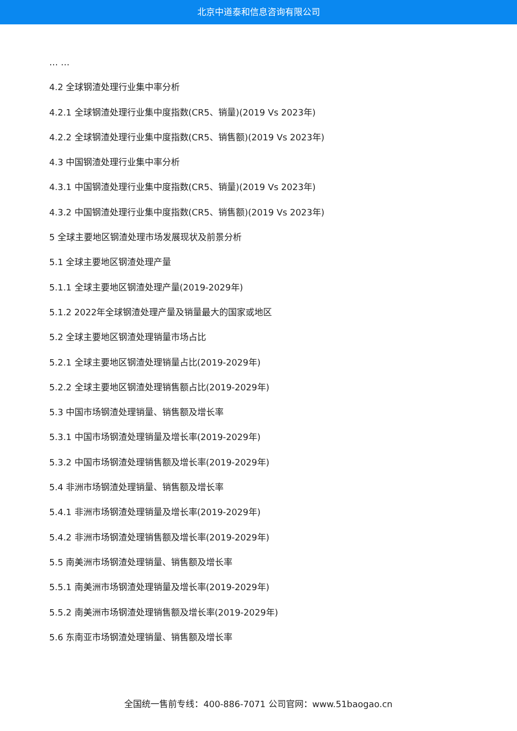北京中道泰和信息咨询有限公司
… …
4.2 全球钢渣处理行业集中率分析
4.2.1 全球钢渣处理行业集中度指数(CR5、销量)(2019 Vs 2023年)
4.2.2 全球钢渣处理行业集中度指数(CR5、销售额)(2019 Vs 2023年)
4.3 中国钢渣处理行业集中率分析
4.3.1 中国钢渣处理行业集中度指数(CR5、销量)(2019 Vs 2023年)
4.3.2 中国钢渣处理行业集中度指数(CR5、销售额)(2019 Vs 2023年)
5 全球主要地区钢渣处理市场发展现状及前景分析
5.1 全球主要地区钢渣处理产量
5.1.1 全球主要地区钢渣处理产量(2019-2029年)
5.1.2 2022年全球钢渣处理产量及销量最大的国家或地区
5.2 全球主要地区钢渣处理销量市场占比
5.2.1 全球主要地区钢渣处理销量占比(2019-2029年)
5.2.2 全球主要地区钢渣处理销售额占比(2019-2029年)
5.3 中国市场钢渣处理销量、销售额及增长率
5.3.1 中国市场钢渣处理销量及增长率(2019-2029年)
5.3.2 中国市场钢渣处理销售额及增长率(2019-2029年)
5.4 非洲市场钢渣处理销量、销售额及增长率
5.4.1 非洲市场钢渣处理销量及增长率(2019-2029年)
5.4.2 非洲市场钢渣处理销售额及增长率(2019-2029年)
5.5 南美洲市场钢渣处理销量、销售额及增长率
5.5.1 南美洲市场钢渣处理销量及增长率(2019-2029年)
5.5.2 南美洲市场钢渣处理销售额及增长率(2019-2029年)
5.6 东南亚市场钢渣处理销量、销售额及增长率
全国统一售前专线：400-886-7071 公司官网：www.51baogao.cn